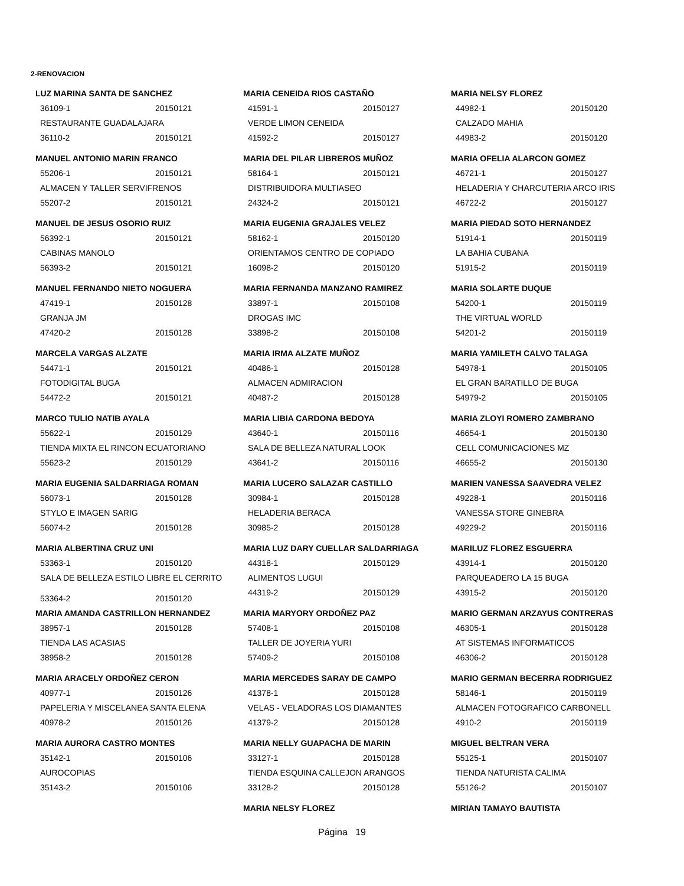2-RENOVACION
LUZ MARINA SANTA DE SANCHEZ
36109-1 20150121
RESTAURANTE GUADALAJARA
36110-2 20150121
MANUEL ANTONIO MARIN FRANCO
55206-1 20150121
ALMACEN Y TALLER SERVIFRENOS
55207-2 20150121
MANUEL DE JESUS OSORIO RUIZ
56392-1 20150121
CABINAS MANOLO
56393-2 20150121
MANUEL FERNANDO NIETO NOGUERA
47419-1 20150128
GRANJA JM
47420-2 20150128
MARCELA VARGAS ALZATE
54471-1 20150121
FOTODIGITAL BUGA
54472-2 20150121
MARCO TULIO NATIB AYALA
55622-1 20150129
TIENDA MIXTA EL RINCON ECUATORIANO
55623-2 20150129
MARIA EUGENIA SALDARRIAGA ROMAN
56073-1 20150128
STYLO E IMAGEN SARIG
56074-2 20150128
MARIA ALBERTINA CRUZ UNI
53363-1 20150120
SALA DE BELLEZA ESTILO LIBRE EL CERRITO
53364-2 20150120
MARIA AMANDA CASTRILLON HERNANDEZ
38957-1 20150128
TIENDA LAS ACASIAS
38958-2 20150128
MARIA ARACELY ORDOÑEZ CERON
40977-1 20150126
PAPELERIA Y MISCELANEA SANTA ELENA
40978-2 20150126
MARIA AURORA CASTRO MONTES
35142-1 20150106
AUROCOPIAS
35143-2 20150106
MARIA CENEIDA RIOS CASTAÑO
41591-1 20150127
VERDE LIMON CENEIDA
41592-2 20150127
MARIA DEL PILAR LIBREROS MUÑOZ
58164-1 20150121
DISTRIBUIDORA MULTIASEO
24324-2 20150121
MARIA EUGENIA GRAJALES VELEZ
58162-1 20150120
ORIENTAMOS CENTRO DE COPIADO
16098-2 20150120
MARIA FERNANDA MANZANO RAMIREZ
33897-1 20150108
DROGAS IMC
33898-2 20150108
MARIA IRMA ALZATE MUÑOZ
40486-1 20150128
ALMACEN ADMIRACION
40487-2 20150128
MARIA LIBIA CARDONA BEDOYA
43640-1 20150116
SALA DE BELLEZA NATURAL LOOK
43641-2 20150116
MARIA LUCERO SALAZAR CASTILLO
30984-1 20150128
HELADERIA BERACA
30985-2 20150128
MARIA LUZ DARY CUELLAR SALDARRIAGA
44318-1 20150129
ALIMENTOS LUGUI
44319-2 20150129
MARIA MARYORY ORDOÑEZ PAZ
57408-1 20150108
TALLER DE JOYERIA YURI
57409-2 20150108
MARIA MERCEDES SARAY DE CAMPO
41378-1 20150128
VELAS - VELADORAS LOS DIAMANTES
41379-2 20150128
MARIA NELLY GUAPACHA DE MARIN
33127-1 20150128
TIENDA ESQUINA CALLEJON ARANGOS
33128-2 20150128
MARIA NELSY FLOREZ
MARIA NELSY FLOREZ
44982-1 20150120
CALZADO MAHIA
44983-2 20150120
MARIA OFELIA ALARCON GOMEZ
46721-1 20150127
HELADERIA Y CHARCUTERIA ARCO IRIS
46722-2 20150127
MARIA PIEDAD SOTO HERNANDEZ
51914-1 20150119
LA BAHIA CUBANA
51915-2 20150119
MARIA SOLARTE DUQUE
54200-1 20150119
THE VIRTUAL WORLD
54201-2 20150119
MARIA YAMILETH CALVO TALAGA
54978-1 20150105
EL GRAN BARATILLO DE BUGA
54979-2 20150105
MARIA ZLOYI ROMERO ZAMBRANO
46654-1 20150130
CELL COMUNICACIONES MZ
46655-2 20150130
MARIEN VANESSA SAAVEDRA VELEZ
49228-1 20150116
VANESSA STORE GINEBRA
49229-2 20150116
MARILUZ FLOREZ ESGUERRA
43914-1 20150120
PARQUEADERO LA 15 BUGA
43915-2 20150120
MARIO GERMAN ARZAYUS CONTRERAS
46305-1 20150128
AT SISTEMAS INFORMATICOS
46306-2 20150128
MARIO GERMAN BECERRA RODRIGUEZ
58146-1 20150119
ALMACEN FOTOGRAFICO CARBONELL
4910-2 20150119
MIGUEL BELTRAN VERA
55125-1 20150107
TIENDA NATURISTA CALIMA
55126-2 20150107
MIRIAN TAMAYO BAUTISTA
Página 19